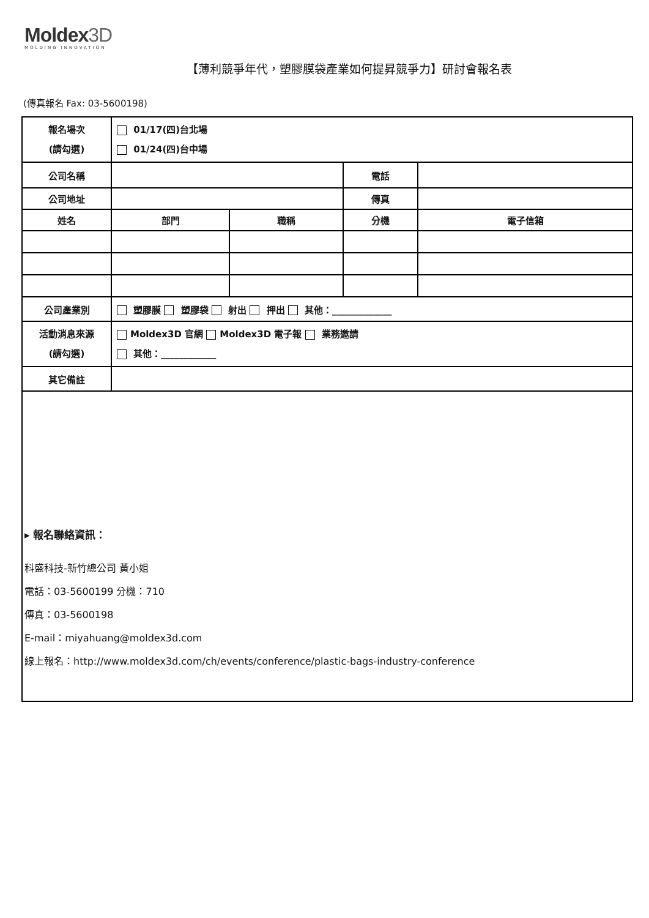Moldex3D
MOLDING INNOVATION
【薄利競爭年代，塑膠膜袋產業如何提昇競爭力】研討會報名表
(傳真報名 Fax: 03-5600198)
| 報名場次 (請勾選) | 01/17(四)台北場 01/24(四)台中場 | | | |
| 公司名稱 | | | 電話 | |
| 公司地址 | | | 傳真 | |
| 姓名 | 部門 | 職稱 | 分機 | 電子信箱 |
| 公司產業別 | 塑膠膜 塑膠袋 射出 押出 其他：_____________ | | | |
| 活動消息來源 (請勾選) | Moldex3D 官網 Moldex3D 電子報 業務邀請 其他：____________ | | | |
| 其它備註 | | | | |
▸ 報名聯絡資訊：
科盛科技-新竹總公司 黃小姐
電話：03-5600199 分機：710
傳真：03-5600198
E-mail：miyahuang@moldex3d.com
線上報名：http://www.moldex3d.com/ch/events/conference/plastic-bags-industry-conference